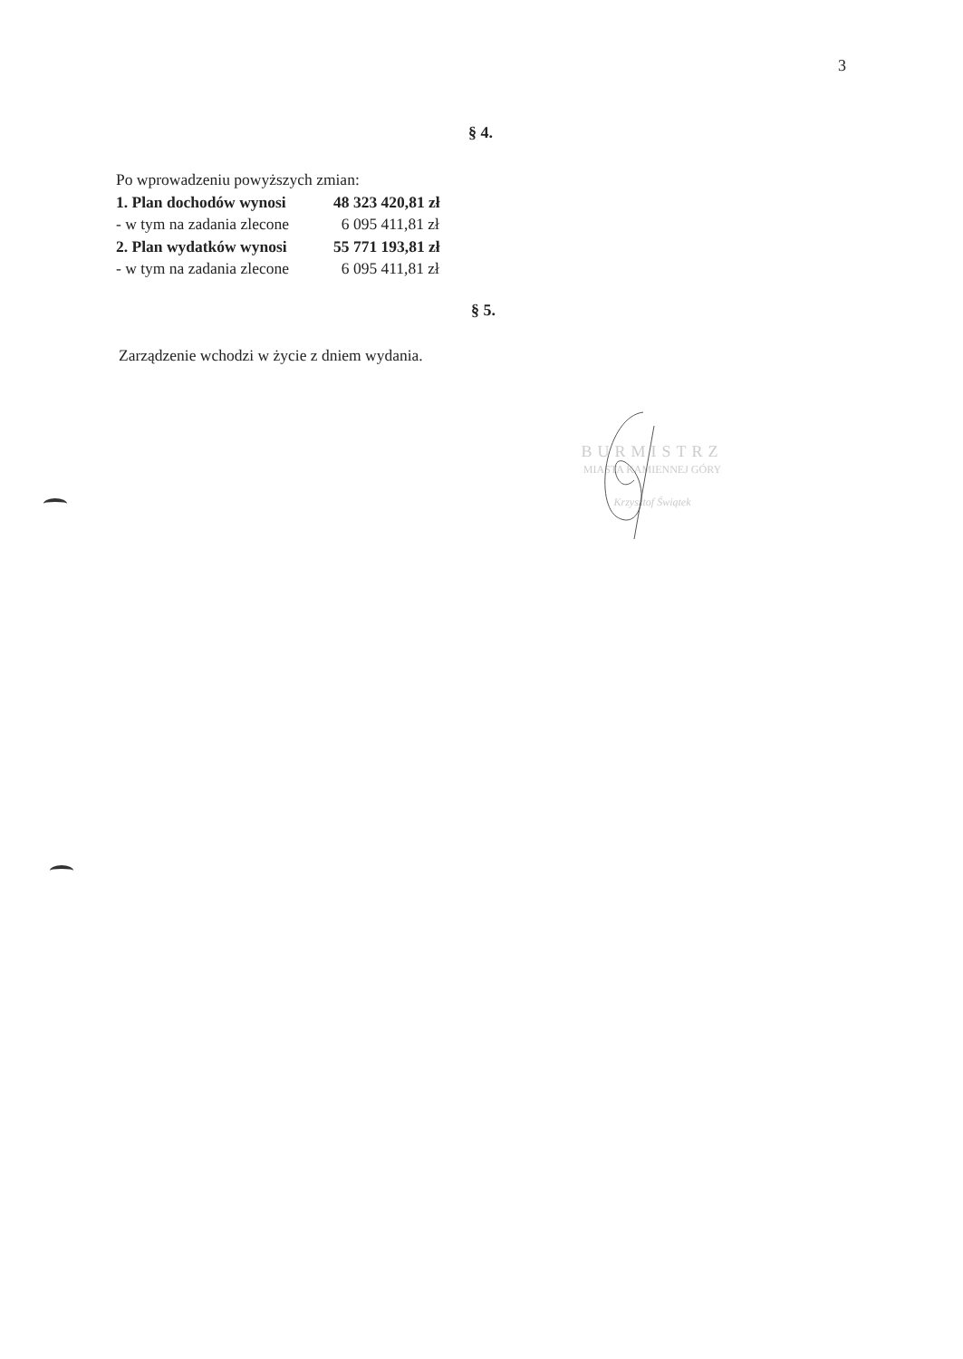3
§ 4.
Po wprowadzeniu powyższych zmian:
1. Plan dochodów wynosi 48 323 420,81 zł
- w tym na zadania zlecone 6 095 411,81 zł
2. Plan wydatków wynosi 55 771 193,81 zł
- w tym na zadania zlecone 6 095 411,81 zł
§ 5.
Zarządzenie wchodzi w życie z dniem wydania.
BURMISTRZ
MIASTA KAMIENNEJ GÓRY
Krzysztof Świątek